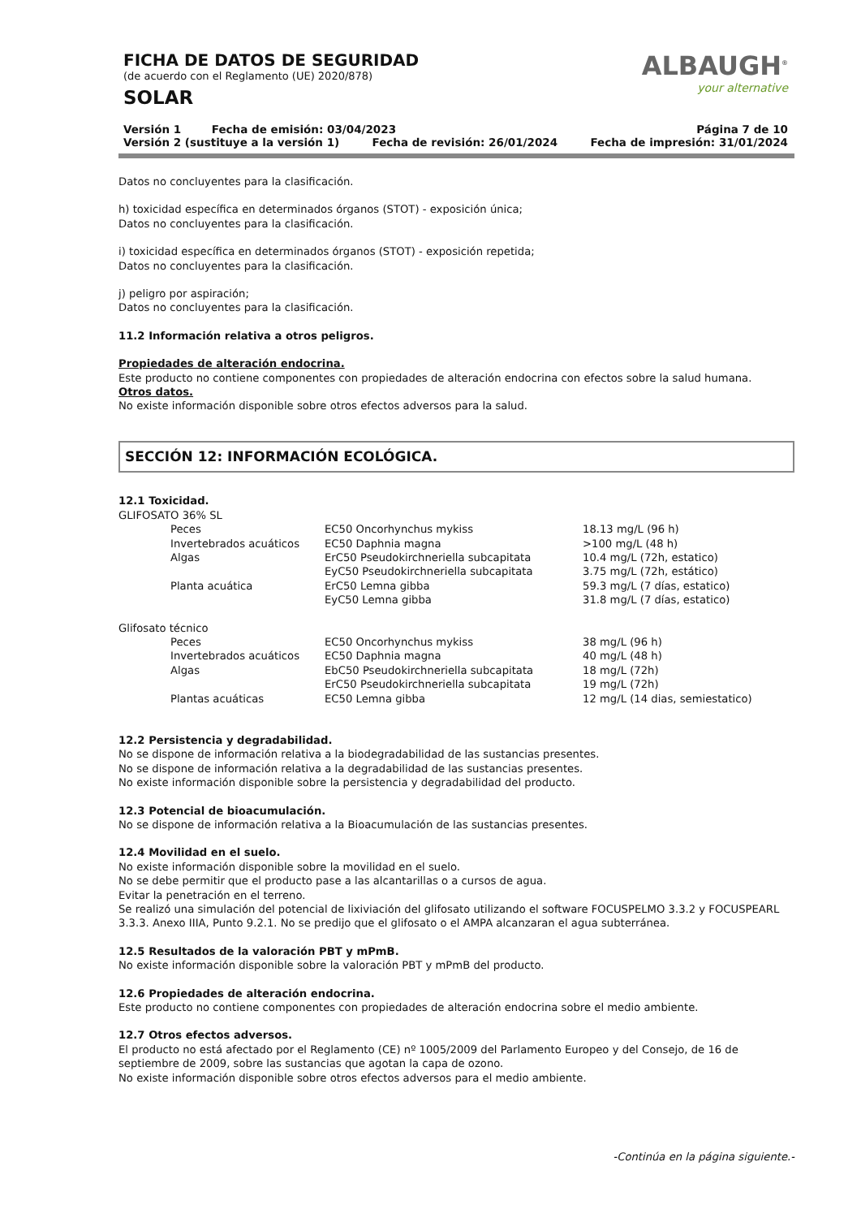ALBAUGH<sup>®</sup>
your alternative
FICHA DE DATOS DE SEGURIDAD
(de acuerdo con el Reglamento (UE) 2020/878)
SOLAR
Versión 1 Fecha de emisión: 03/04/2023 Página 7 de 10
Versión 2 (sustituye a la versión 1) Fecha de revisión: 26/01/2024 Fecha de impresión: 31/01/2024
Datos no concluyentes para la clasificación.
h) toxicidad específica en determinados órganos (STOT) - exposición única;
Datos no concluyentes para la clasificación.
i) toxicidad específica en determinados órganos (STOT) - exposición repetida;
Datos no concluyentes para la clasificación.
j) peligro por aspiración;
Datos no concluyentes para la clasificación.
11.2 Información relativa a otros peligros.
Propiedades de alteración endocrina.
Este producto no contiene componentes con propiedades de alteración endocrina con efectos sobre la salud humana.
Otros datos.
No existe información disponible sobre otros efectos adversos para la salud.
SECCIÓN 12: INFORMACIÓN ECOLÓGICA.
12.1 Toxicidad.
GLIFOSATO 36% SL
| | Peces | EC50 Oncorhynchus mykiss | 18.13 mg/L (96 h) |
| | Invertebrados acuáticos | EC50 Daphnia magna | >100 mg/L (48 h) |
| | Algas | ErC50 Pseudokirchneriella subcapitata | 10.4 mg/L (72h, estatico) |
| | | EyC50 Pseudokirchneriella subcapitata | 3.75 mg/L (72h, estático) |
| | Planta acuática | ErC50 Lemna gibba | 59.3 mg/L (7 días, estatico) |
| | | EyC50 Lemna gibba | 31.8 mg/L (7 días, estatico) |
Glifosato técnico
| | Peces | EC50 Oncorhynchus mykiss | 38 mg/L (96 h) |
| | Invertebrados acuáticos | EC50 Daphnia magna | 40 mg/L (48 h) |
| | Algas | EbC50 Pseudokirchneriella subcapitata | 18 mg/L (72h) |
| | | ErC50 Pseudokirchneriella subcapitata | 19 mg/L (72h) |
| | Plantas acuáticas | EC50 Lemna gibba | 12 mg/L (14 dias, semiestatico) |
12.2 Persistencia y degradabilidad.
No se dispone de información relativa a la biodegradabilidad de las sustancias presentes.
No se dispone de información relativa a la degradabilidad de las sustancias presentes.
No existe información disponible sobre la persistencia y degradabilidad del producto.
12.3 Potencial de bioacumulación.
No se dispone de información relativa a la Bioacumulación de las sustancias presentes.
12.4 Movilidad en el suelo.
No existe información disponible sobre la movilidad en el suelo.
No se debe permitir que el producto pase a las alcantarillas o a cursos de agua.
Evitar la penetración en el terreno.
Se realizó una simulación del potencial de lixiviación del glifosato utilizando el software FOCUSPELMO 3.3.2 y FOCUSPEARL 3.3.3. Anexo IIIA, Punto 9.2.1. No se predijo que el glifosato o el AMPA alcanzaran el agua subterránea.
12.5 Resultados de la valoración PBT y mPmB.
No existe información disponible sobre la valoración PBT y mPmB del producto.
12.6 Propiedades de alteración endocrina.
Este producto no contiene componentes con propiedades de alteración endocrina sobre el medio ambiente.
12.7 Otros efectos adversos.
El producto no está afectado por el Reglamento (CE) nº 1005/2009 del Parlamento Europeo y del Consejo, de 16 de septiembre de 2009, sobre las sustancias que agotan la capa de ozono.
No existe información disponible sobre otros efectos adversos para el medio ambiente.
-Continúa en la página siguiente.-